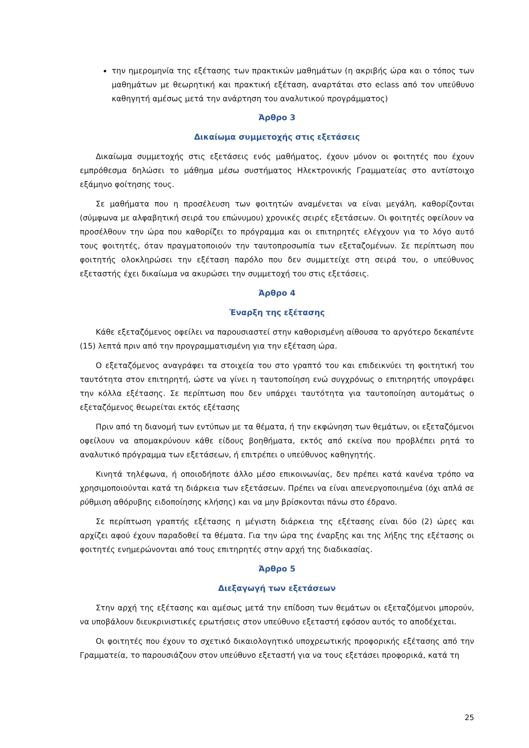την ημερομηνία της εξέτασης των πρακτικών μαθημάτων (η ακριβής ώρα και ο τόπος των μαθημάτων με θεωρητική και πρακτική εξέταση, αναρτάται στο eclass από τον υπεύθυνο καθηγητή αμέσως μετά την ανάρτηση του αναλυτικού προγράμματος)
Άρθρο 3
Δικαίωμα συμμετοχής στις εξετάσεις
Δικαίωμα συμμετοχής στις εξετάσεις ενός μαθήματος, έχουν μόνον οι φοιτητές που έχουν εμπρόθεσμα δηλώσει το μάθημα μέσω συστήματος Ηλεκτρονικής Γραμματείας στο αντίστοιχο εξάμηνο φοίτησης τους.
Σε μαθήματα που η προσέλευση των φοιτητών αναμένεται να είναι μεγάλη, καθορίζονται (σύμφωνα με αλφαβητική σειρά του επώνυμου) χρονικές σειρές εξετάσεων. Οι φοιτητές οφείλουν να προσέλθουν την ώρα που καθορίζει το πρόγραμμα και οι επιτηρητές ελέγχουν για το λόγο αυτό τους φοιτητές, όταν πραγματοποιούν την ταυτοπροσωπία των εξεταζομένων. Σε περίπτωση που φοιτητής ολοκληρώσει την εξέταση παρόλο που δεν συμμετείχε στη σειρά του, ο υπεύθυνος εξεταστής έχει δικαίωμα να ακυρώσει την συμμετοχή του στις εξετάσεις.
Άρθρο 4
Έναρξη της εξέτασης
Κάθε εξεταζόμενος οφείλει να παρουσιαστεί στην καθορισμένη αίθουσα το αργότερο δεκαπέντε (15) λεπτά πριν από την προγραμματισμένη για την εξέταση ώρα.
Ο εξεταζόμενος αναγράφει τα στοιχεία του στο γραπτό του και επιδεικνύει τη φοιτητική του ταυτότητα στον επιτηρητή, ώστε να γίνει η ταυτοποίηση ενώ συγχρόνως ο επιτηρητής υπογράφει την κόλλα εξέτασης. Σε περίπτωση που δεν υπάρχει ταυτότητα για ταυτοποίηση αυτομάτως ο εξεταζόμενος θεωρείται εκτός εξέτασης
Πριν από τη διανομή των εντύπων με τα θέματα, ή την εκφώνηση των θεμάτων, οι εξεταζόμενοι οφείλουν να απομακρύνουν κάθε είδους βοηθήματα, εκτός από εκείνα που προβλέπει ρητά το αναλυτικό πρόγραμμα των εξετάσεων, ή επιτρέπει ο υπεύθυνος καθηγητής.
Κινητά τηλέφωνα, ή οποιοδήποτε άλλο μέσο επικοινωνίας, δεν πρέπει κατά κανένα τρόπο να χρησιμοποιούνται κατά τη διάρκεια των εξετάσεων. Πρέπει να είναι απενεργοποιημένα (όχι απλά σε ρύθμιση αθόρυβης ειδοποίησης κλήσης) και να μην βρίσκονται πάνω στο έδρανο.
Σε περίπτωση γραπτής εξέτασης η μέγιστη διάρκεια της εξέτασης είναι δύο (2) ώρες και αρχίζει αφού έχουν παραδοθεί τα θέματα. Για την ώρα της έναρξης και της λήξης της εξέτασης οι φοιτητές ενημερώνονται από τους επιτηρητές στην αρχή της διαδικασίας.
Άρθρο 5
Διεξαγωγή των εξετάσεων
Στην αρχή της εξέτασης και αμέσως μετά την επίδοση των θεμάτων οι εξεταζόμενοι μπορούν, να υποβάλουν διευκρινιστικές ερωτήσεις στον υπεύθυνο εξεταστή εφόσον αυτός το αποδέχεται.
Οι φοιτητές που έχουν το σχετικό δικαιολογητικό υποχρεωτικής προφορικής εξέτασης από την Γραμματεία, το παρουσιάζουν στον υπεύθυνο εξεταστή για να τους εξετάσει προφορικά, κατά τη
25